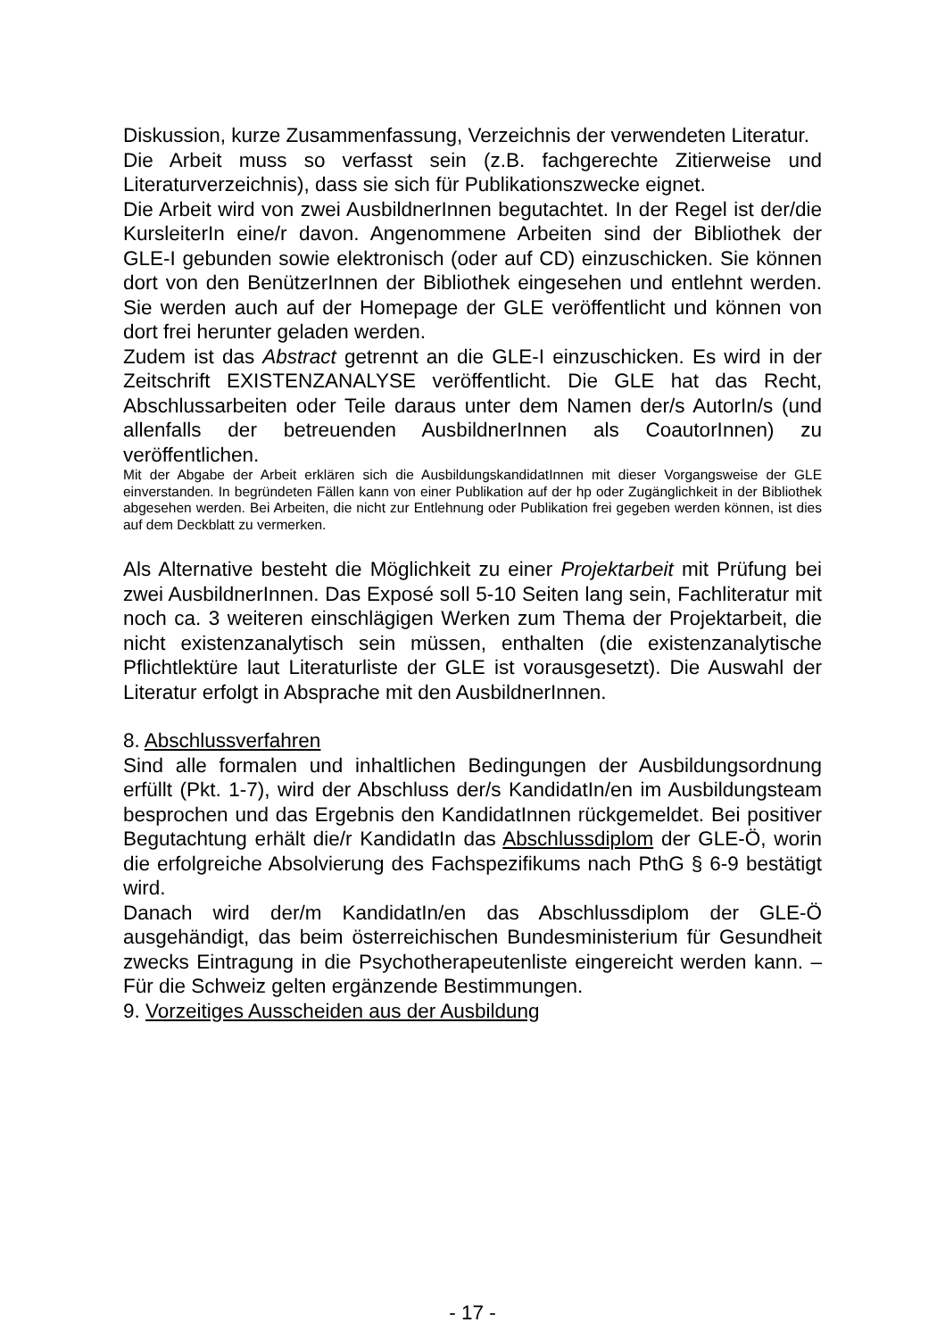Diskussion, kurze Zusammenfassung, Verzeichnis der verwendeten Literatur.
Die Arbeit muss so verfasst sein (z.B. fachgerechte Zitierweise und Literaturverzeichnis), dass sie sich für Publikationszwecke eignet.
Die Arbeit wird von zwei AusbildnerInnen begutachtet. In der Regel ist der/die KursleiterIn eine/r davon. Angenommene Arbeiten sind der Bibliothek der GLE-I gebunden sowie elektronisch (oder auf CD) einzuschicken. Sie können dort von den BenützerInnen der Bibliothek eingesehen und entlehnt werden. Sie werden auch auf der Homepage der GLE veröffentlicht und können von dort frei herunter geladen werden.
Zudem ist das Abstract getrennt an die GLE-I einzuschicken. Es wird in der Zeitschrift EXISTENZANALYSE veröffentlicht. Die GLE hat das Recht, Abschlussarbeiten oder Teile daraus unter dem Namen der/s AutorIn/s (und allenfalls der betreuenden AusbildnerInnen als CoautorInnen) zu veröffentlichen.
Mit der Abgabe der Arbeit erklären sich die AusbildungskandidatInnen mit dieser Vorgangsweise der GLE einverstanden. In begründeten Fällen kann von einer Publikation auf der hp oder Zugänglichkeit in der Bibliothek abgesehen werden. Bei Arbeiten, die nicht zur Entlehnung oder Publikation frei gegeben werden können, ist dies auf dem Deckblatt zu vermerken.
Als Alternative besteht die Möglichkeit zu einer Projektarbeit mit Prüfung bei zwei AusbildnerInnen. Das Exposé soll 5-10 Seiten lang sein, Fachliteratur mit noch ca. 3 weiteren einschlägigen Werken zum Thema der Projektarbeit, die nicht existenzanalytisch sein müssen, enthalten (die existenzanalytische Pflichtlektüre laut Literaturliste der GLE ist vorausgesetzt). Die Auswahl der Literatur erfolgt in Absprache mit den AusbildnerInnen.
8. Abschlussverfahren
Sind alle formalen und inhaltlichen Bedingungen der Ausbildungsordnung erfüllt (Pkt. 1-7), wird der Abschluss der/s KandidatIn/en im Ausbildungsteam besprochen und das Ergebnis den KandidatInnen rückgemeldet. Bei positiver Begutachtung erhält die/r KandidatIn das Abschlussdiplom der GLE-Ö, worin die erfolgreiche Absolvierung des Fachspezifikums nach PthG § 6-9 bestätigt wird.
Danach wird der/m KandidatIn/en das Abschlussdiplom der GLE-Ö ausgehändigt, das beim österreichischen Bundesministerium für Gesundheit zwecks Eintragung in die Psychotherapeutenliste eingereicht werden kann. – Für die Schweiz gelten ergänzende Bestimmungen.
9. Vorzeitiges Ausscheiden aus der Ausbildung
- 17 -